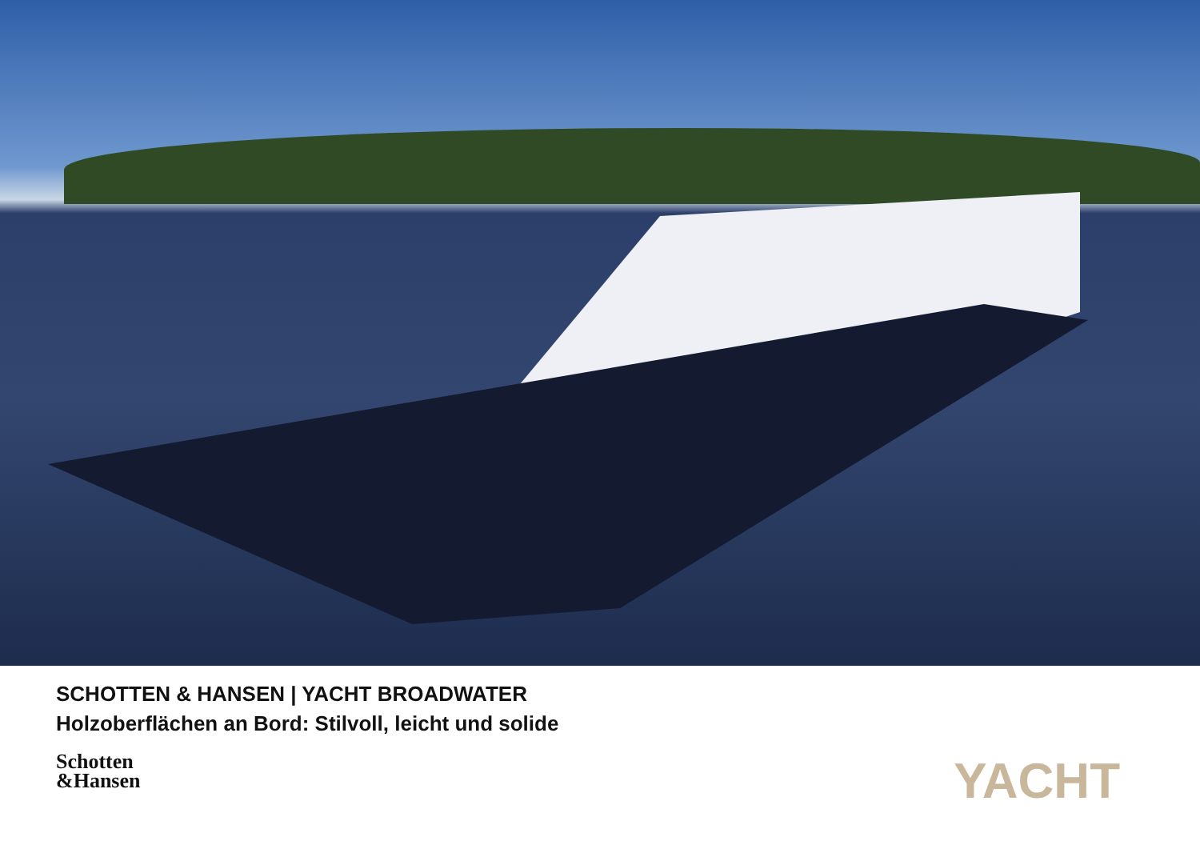SCHOTTEN & HANSEN | YACHT BROADWATER
Holzoberflächen an Bord: Stilvoll, leicht und solide
Schotten
&Hansen
YACHT